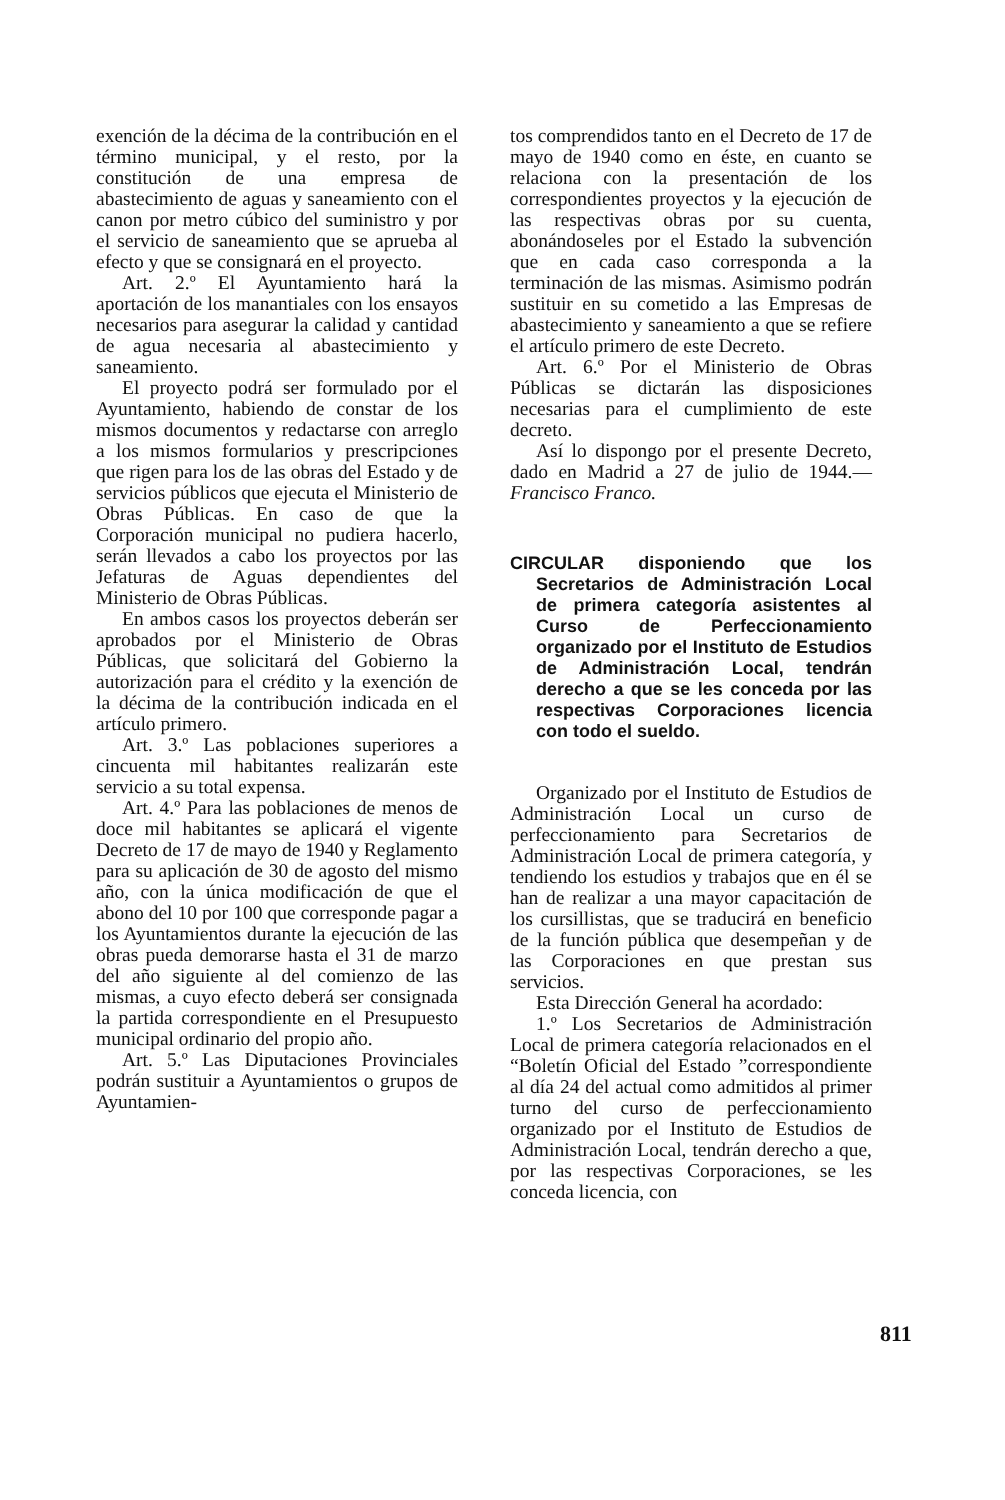exención de la décima de la contribución en el término municipal, y el resto, por la constitución de una empresa de abastecimiento de aguas y saneamiento con el canon por metro cúbico del suministro y por el servicio de saneamiento que se aprueba al efecto y que se consignará en el proyecto.
Art. 2.º El Ayuntamiento hará la aportación de los manantiales con los ensayos necesarios para asegurar la calidad y cantidad de agua necesaria al abastecimiento y saneamiento.
El proyecto podrá ser formulado por el Ayuntamiento, habiendo de constar de los mismos documentos y redactarse con arreglo a los mismos formularios y prescripciones que rigen para los de las obras del Estado y de servicios públicos que ejecuta el Ministerio de Obras Públicas. En caso de que la Corporación municipal no pudiera hacerlo, serán llevados a cabo los proyectos por las Jefaturas de Aguas dependientes del Ministerio de Obras Públicas.
En ambos casos los proyectos deberán ser aprobados por el Ministerio de Obras Públicas, que solicitará del Gobierno la autorización para el crédito y la exención de la décima de la contribución indicada en el artículo primero.
Art. 3.º Las poblaciones superiores a cincuenta mil habitantes realizarán este servicio a su total expensa.
Art. 4.º Para las poblaciones de menos de doce mil habitantes se aplicará el vigente Decreto de 17 de mayo de 1940 y Reglamento para su aplicación de 30 de agosto del mismo año, con la única modificación de que el abono del 10 por 100 que corresponde pagar a los Ayuntamientos durante la ejecución de las obras pueda demorarse hasta el 31 de marzo del año siguiente al del comienzo de las mismas, a cuyo efecto deberá ser consignada la partida correspondiente en el Presupuesto municipal ordinario del propio año.
Art. 5.º Las Diputaciones Provinciales podrán sustituir a Ayuntamientos o grupos de Ayuntamien-
tos comprendidos tanto en el Decreto de 17 de mayo de 1940 como en éste, en cuanto se relaciona con la presentación de los correspondientes proyectos y la ejecución de las respectivas obras por su cuenta, abonándoseles por el Estado la subvención que en cada caso corresponda a la terminación de las mismas. Asimismo podrán sustituir en su cometido a las Empresas de abastecimiento y saneamiento a que se refiere el artículo primero de este Decreto.
Art. 6.º Por el Ministerio de Obras Públicas se dictarán las disposiciones necesarias para el cumplimiento de este decreto.
Así lo dispongo por el presente Decreto, dado en Madrid a 27 de julio de 1944.—Francisco Franco.
CIRCULAR disponiendo que los Secretarios de Administración Local de primera categoría asistentes al Curso de Perfeccionamiento organizado por el Instituto de Estudios de Administración Local, tendrán derecho a que se les conceda por las respectivas Corporaciones licencia con todo el sueldo.
Organizado por el Instituto de Estudios de Administración Local un curso de perfeccionamiento para Secretarios de Administración Local de primera categoría, y tendiendo los estudios y trabajos que en él se han de realizar a una mayor capacitación de los cursillistas, que se traducirá en beneficio de la función pública que desempeñan y de las Corporaciones en que prestan sus servicios.
Esta Dirección General ha acordado:
1.º Los Secretarios de Administración Local de primera categoría relacionados en el “Boletín Oficial del Estado ”correspondiente al día 24 del actual como admitidos al primer turno del curso de perfeccionamiento organizado por el Instituto de Estudios de Administración Local, tendrán derecho a que, por las respectivas Corporaciones, se les conceda licencia, con
811